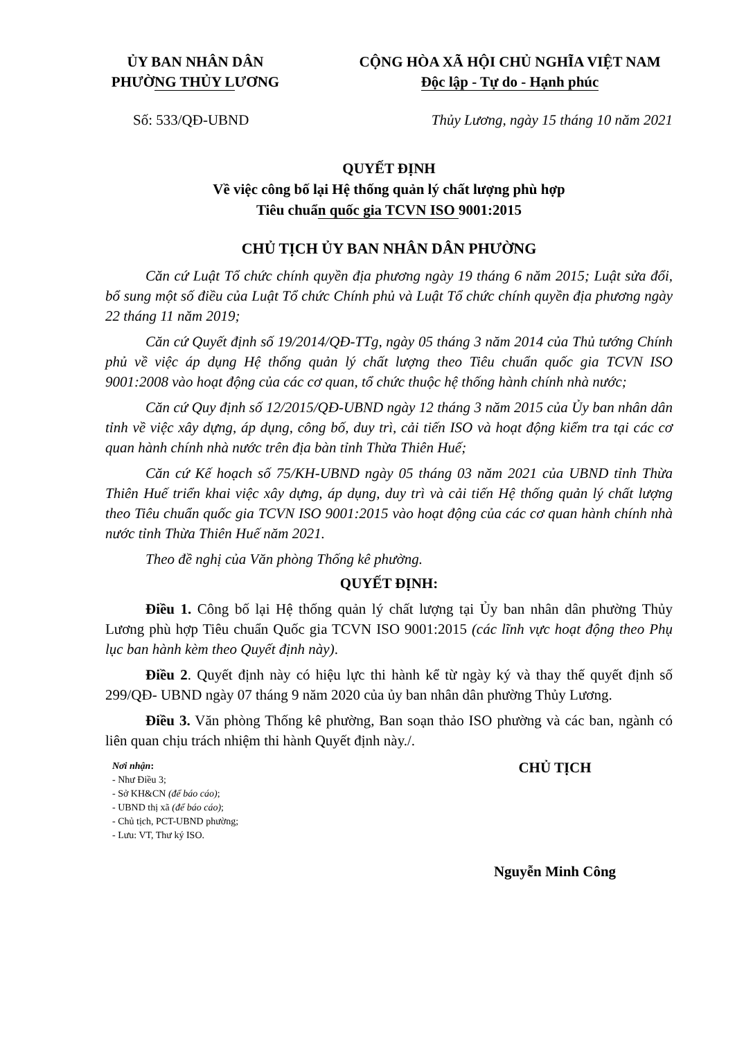ỦY BAN NHÂN DÂN
PHƯỜNG THỦY LƯƠNG
CỘNG HÒA XÃ HỘI CHỦ NGHĨA VIỆT NAM
Độc lập - Tự do - Hạnh phúc
Số: 533/QĐ-UBND Thủy Lương, ngày 15 tháng 10 năm 2021
QUYẾT ĐỊNH
Về việc công bố lại Hệ thống quản lý chất lượng phù hợp
Tiêu chuẩn quốc gia TCVN ISO 9001:2015
CHỦ TỊCH ỦY BAN NHÂN DÂN PHƯỜNG
Căn cứ Luật Tổ chức chính quyền địa phương ngày 19 tháng 6 năm 2015; Luật sửa đổi, bổ sung một số điều của Luật Tổ chức Chính phủ và Luật Tổ chức chính quyền địa phương ngày 22 tháng 11 năm 2019;
Căn cứ Quyết định số 19/2014/QĐ-TTg, ngày 05 tháng 3 năm 2014 của Thủ tướng Chính phủ về việc áp dụng Hệ thống quản lý chất lượng theo Tiêu chuẩn quốc gia TCVN ISO 9001:2008 vào hoạt động của các cơ quan, tổ chức thuộc hệ thống hành chính nhà nước;
Căn cứ Quy định số 12/2015/QĐ-UBND ngày 12 tháng 3 năm 2015 của Ủy ban nhân dân tỉnh về việc xây dựng, áp dụng, công bố, duy trì, cải tiến ISO và hoạt động kiểm tra tại các cơ quan hành chính nhà nước trên địa bàn tỉnh Thừa Thiên Huế;
Căn cứ Kế hoạch số 75/KH-UBND ngày 05 tháng 03 năm 2021 của UBND tỉnh Thừa Thiên Huế triển khai việc xây dựng, áp dụng, duy trì và cải tiến Hệ thống quản lý chất lượng theo Tiêu chuẩn quốc gia TCVN ISO 9001:2015 vào hoạt động của các cơ quan hành chính nhà nước tỉnh Thừa Thiên Huế năm 2021.
Theo đề nghị của Văn phòng Thống kê phường.
QUYẾT ĐỊNH:
Điều 1. Công bố lại Hệ thống quản lý chất lượng tại Ủy ban nhân dân phường Thủy Lương phù hợp Tiêu chuẩn Quốc gia TCVN ISO 9001:2015 (các lĩnh vực hoạt động theo Phụ lục ban hành kèm theo Quyết định này).
Điều 2. Quyết định này có hiệu lực thi hành kể từ ngày ký và thay thế quyết định số 299/QĐ- UBND ngày 07 tháng 9 năm 2020 của ủy ban nhân dân phường Thủy Lương.
Điều 3. Văn phòng Thống kê phường, Ban soạn thảo ISO phường và các ban, ngành có liên quan chịu trách nhiệm thi hành Quyết định này./.
Nơi nhận:
- Như Điều 3;
- Sở KH&CN (để báo cáo);
- UBND thị xã (để báo cáo);
- Chủ tịch, PCT-UBND phường;
- Lưu: VT, Thư ký ISO.
CHỦ TỊCH
Nguyễn Minh Công